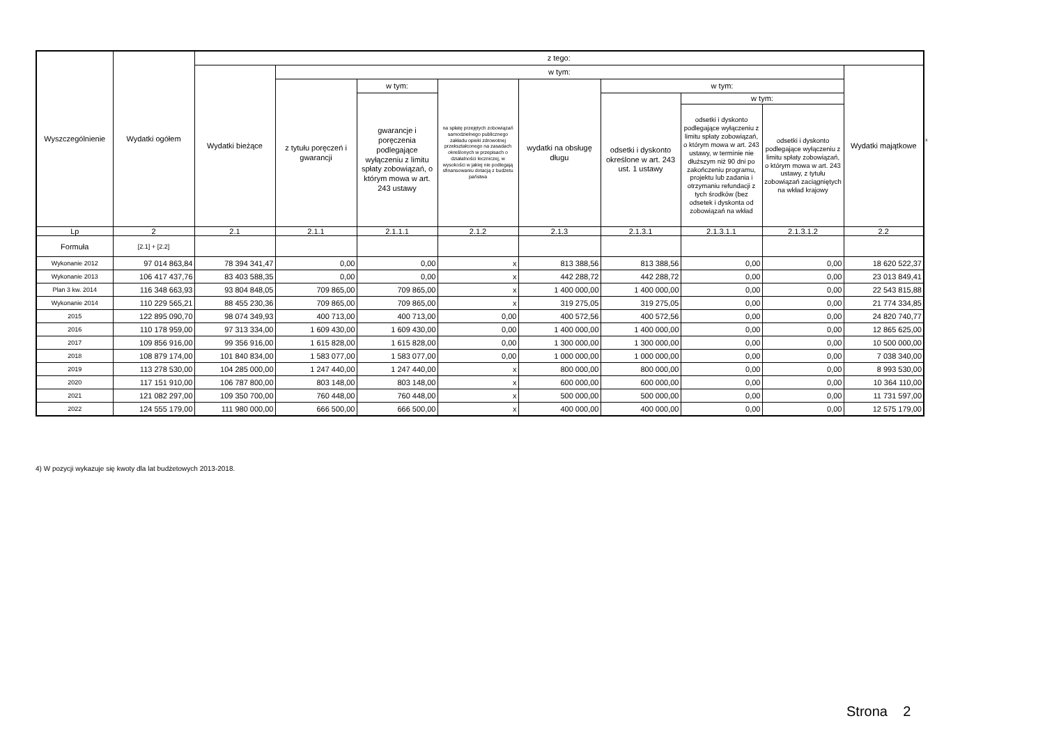| Wyszczególnienie | Wydatki ogółem | z tego: | | | | | | | | |
| --- | --- | --- | --- | --- | --- | --- | --- | --- | --- | --- |
| | | Wydatki bieżące | w tym: | | | | | | | Wydatki majątkowe |
| | | | z tytułu poręczeń i gwarancji | w tym: | na spłatę przejętych zobowiązań samodzielnego publicznego zakładu opieki zdrowotnej przekształconego na zasadach określonych w przepisach o działalności leczniczej, w wysokości w jakiej nie podlegają sfinansowaniu dotacją z budżetu państwa | wydatki na obsługę długu | w tym: | | | |
| | | | | gwarancje i poręczenia podlegające wyłączeniu z limitu spłaty zobowiązań, o którym mowa w art. 243 ustawy | | | odsetki i dyskonto określone w art. 243 ust. 1 ustawy | w tym: | | |
| | | | | | | | | odsetki i dyskonto podlegające wyłączeniu z limitu spłaty zobowiązań, o którym mowa w art. 243 ustawy, w terminie nie dłuższym niż 90 dni po zakończeniu programu, projektu lub zadania i otrzymaniu refundacji z tych środków (bez odsetek i dyskonta od zobowiązań na wkład | odsetki i dyskonto podlegające wyłączeniu z limitu spłaty zobowiązań, o którym mowa w art. 243 ustawy, z tytułu zobowiązań zaciągniętych na wkład krajowy | |
| Lp | 2 | 2.1 | 2.1.1 | 2.1.1.1 | 2.1.2 | 2.1.3 | 2.1.3.1 | 2.1.3.1.1 | 2.1.3.1.2 | 2.2 |
| Formuła | [2.1] + [2.2] | | | | | | | | | |
| Wykonanie 2012 | 97 014 863,84 | 78 394 341,47 | 0,00 | 0,00 | x | 813 388,56 | 813 388,56 | 0,00 | 0,00 | 18 620 522,37 |
| Wykonanie 2013 | 106 417 437,76 | 83 403 588,35 | 0,00 | 0,00 | x | 442 288,72 | 442 288,72 | 0,00 | 0,00 | 23 013 849,41 |
| Plan 3 kw. 2014 | 116 348 663,93 | 93 804 848,05 | 709 865,00 | 709 865,00 | x | 1 400 000,00 | 1 400 000,00 | 0,00 | 0,00 | 22 543 815,88 |
| Wykonanie 2014 | 110 229 565,21 | 88 455 230,36 | 709 865,00 | 709 865,00 | x | 319 275,05 | 319 275,05 | 0,00 | 0,00 | 21 774 334,85 |
| 2015 | 122 895 090,70 | 98 074 349,93 | 400 713,00 | 400 713,00 | 0,00 | 400 572,56 | 400 572,56 | 0,00 | 0,00 | 24 820 740,77 |
| 2016 | 110 178 959,00 | 97 313 334,00 | 1 609 430,00 | 1 609 430,00 | 0,00 | 1 400 000,00 | 1 400 000,00 | 0,00 | 0,00 | 12 865 625,00 |
| 2017 | 109 856 916,00 | 99 356 916,00 | 1 615 828,00 | 1 615 828,00 | 0,00 | 1 300 000,00 | 1 300 000,00 | 0,00 | 0,00 | 10 500 000,00 |
| 2018 | 108 879 174,00 | 101 840 834,00 | 1 583 077,00 | 1 583 077,00 | 0,00 | 1 000 000,00 | 1 000 000,00 | 0,00 | 0,00 | 7 038 340,00 |
| 2019 | 113 278 530,00 | 104 285 000,00 | 1 247 440,00 | 1 247 440,00 | x | 800 000,00 | 800 000,00 | 0,00 | 0,00 | 8 993 530,00 |
| 2020 | 117 151 910,00 | 106 787 800,00 | 803 148,00 | 803 148,00 | x | 600 000,00 | 600 000,00 | 0,00 | 0,00 | 10 364 110,00 |
| 2021 | 121 082 297,00 | 109 350 700,00 | 760 448,00 | 760 448,00 | x | 500 000,00 | 500 000,00 | 0,00 | 0,00 | 11 731 597,00 |
| 2022 | 124 555 179,00 | 111 980 000,00 | 666 500,00 | 666 500,00 | x | 400 000,00 | 400 000,00 | 0,00 | 0,00 | 12 575 179,00 |
x
4) W pozycji wykazuje się kwoty dla lat budżetowych 2013-2018.
Strona 2